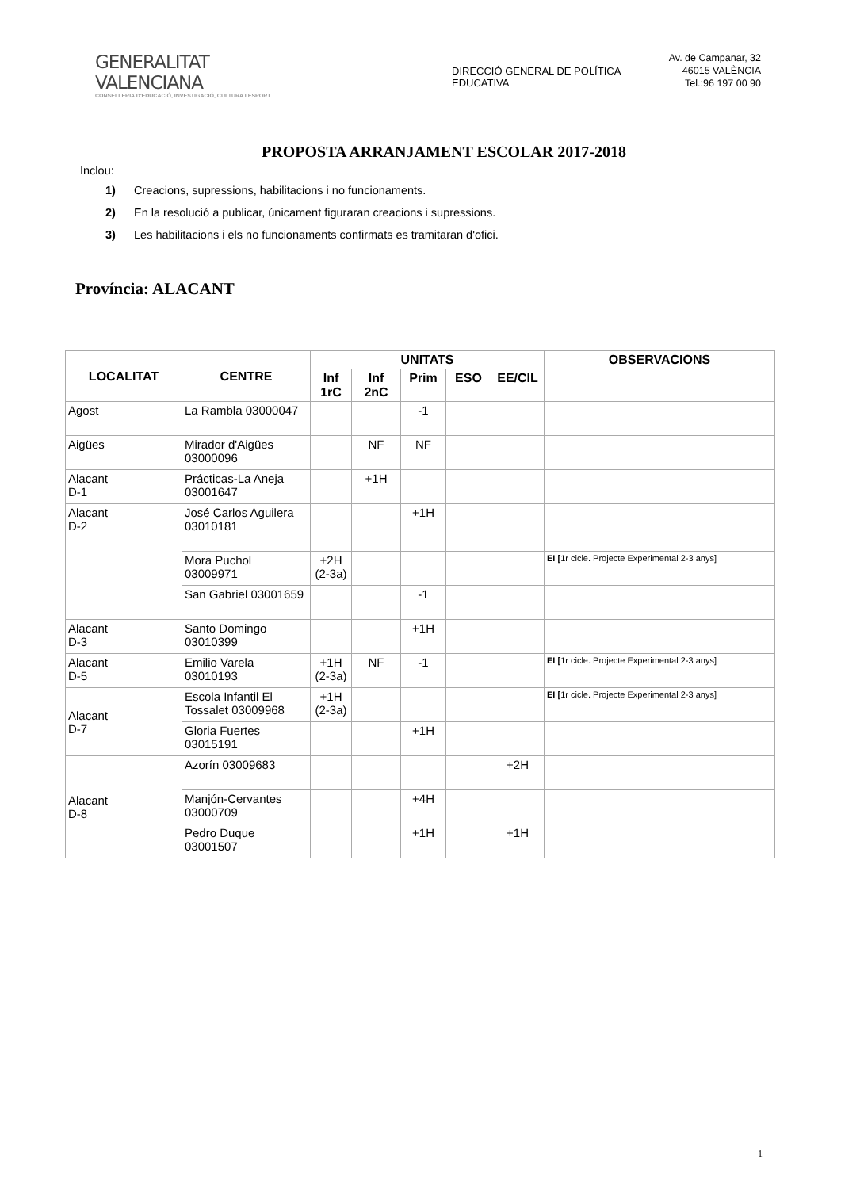GENERALITAT VALENCIANA
CONSELLERIA D'EDUCACIÓ, INVESTIGACIÓ, CULTURA I ESPORT
DIRECCIÓ GENERAL DE POLÍTICA EDUCATIVA
Av. de Campanar, 32
46015 VALÈNCIA
Tel.:96 197 00 90
PROPOSTA ARRANJAMENT ESCOLAR 2017-2018
Inclou:
1) Creacions, supressions, habilitacions i no funcionaments.
2) En la resolució a publicar, únicament figuraran creacions i supressions.
3) Les habilitacions i els no funcionaments confirmats es tramitaran d'ofici.
Província: ALACANT
| LOCALITAT | CENTRE | UNITATS | | | | | OBSERVACIONS |
| --- | --- | --- | --- | --- | --- | --- | --- |
| | | Inf 1rC | Inf 2nC | Prim | ESO | EE/CIL | |
| Agost | La Rambla 03000047 | | | -1 | | | |
| Aigües | Mirador d'Aigües 03000096 | | NF | NF | | | |
| Alacant D-1 | Prácticas-La Aneja 03001647 | | +1H | | | | |
| Alacant D-2 | José Carlos Aguilera 03010181 | | | +1H | | | |
| | Mora Puchol 03009971 | +2H (2-3a) | | | | | EI [ 1r cicle. Projecte Experimental 2-3 anys] |
| | San Gabriel 03001659 | | | -1 | | | |
| Alacant D-3 | Santo Domingo 03010399 | | | +1H | | | |
| Alacant D-5 | Emilio Varela 03010193 | +1H (2-3a) | NF | -1 | | | EI [ 1r cicle. Projecte Experimental 2-3 anys] |
| Alacant D-7 | Escola Infantil El Tossalet 03009968 | +1H (2-3a) | | | | | EI [ 1r cicle. Projecte Experimental 2-3 anys] |
| | Gloria Fuertes 03015191 | | | +1H | | | |
| Alacant D-8 | Azorín 03009683 | | | | | +2H | |
| | Manjón-Cervantes 03000709 | | | +4H | | | |
| | Pedro Duque 03001507 | | | +1H | | +1H | |
1